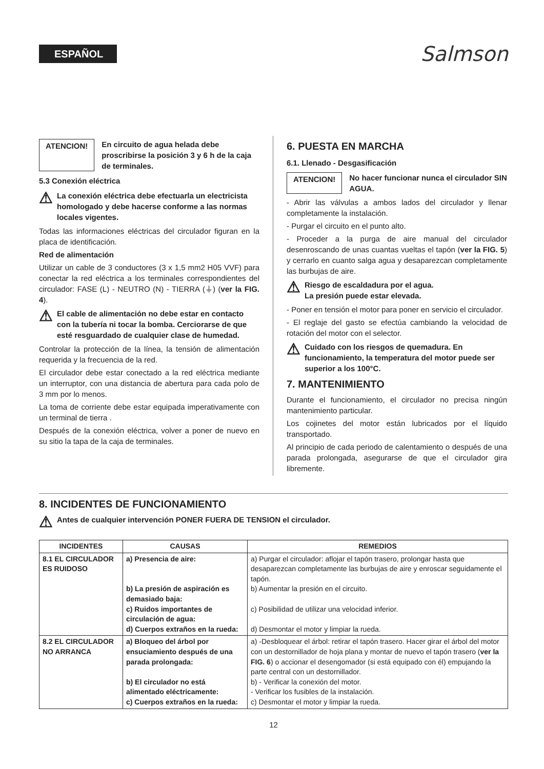ESPAÑOL
Salmson
ATENCION! En circuito de agua helada debe proscribirse la posición 3 y 6 h de la caja de terminales.
5.3 Conexión eléctrica
⚠ La conexión eléctrica debe efectuarla un electricista homologado y debe hacerse conforme a las normas locales vigentes.
Todas las informaciones eléctricas del circulador figuran en la placa de identificación.
Red de alimentación
Utilizar un cable de 3 conductores (3 x 1,5 mm2 H05 VVF) para conectar la red eléctrica a los terminales correspondientes del circulador: FASE (L) - NEUTRO (N) - TIERRA (⏚) (ver la FIG. 4).
⚠ El cable de alimentación no debe estar en contacto con la tubería ni tocar la bomba. Cerciorarse de que esté resguardado de cualquier clase de humedad.
Controlar la protección de la línea, la tensión de alimentación requerida y la frecuencia de la red.
El circulador debe estar conectado a la red eléctrica mediante un interruptor, con una distancia de abertura para cada polo de 3 mm por lo menos.
La toma de corriente debe estar equipada imperativamente con un terminal de tierra .
Después de la conexión eléctrica, volver a poner de nuevo en su sitio la tapa de la caja de terminales.
6. PUESTA EN MARCHA
6.1. Llenado - Desgasificación
ATENCION! No hacer funcionar nunca el circulador SIN AGUA.
- Abrir las válvulas a ambos lados del circulador y llenar completamente la instalación.
- Purgar el circuito en el punto alto.
- Proceder a la purga de aire manual del circulador desenroscando de unas cuantas vueltas el tapón (ver la FIG. 5) y cerrarlo en cuanto salga agua y desaparezcan completamente las burbujas de aire.
⚠ Riesgo de escaldadura por el agua.
La presión puede estar elevada.
- Poner en tensión el motor para poner en servicio el circulador.
- El reglaje del gasto se efectúa cambiando la velocidad de rotación del motor con el selector.
⚠ Cuidado con los riesgos de quemadura. En funcionamiento, la temperatura del motor puede ser superior a los 100°C.
7. MANTENIMIENTO
Durante el funcionamiento, el circulador no precisa ningún mantenimiento particular.
Los cojinetes del motor están lubricados por el líquido transportado.
Al principio de cada periodo de calentamiento o después de una parada prolongada, asegurarse de que el circulador gira libremente.
8. INCIDENTES DE FUNCIONAMIENTO
⚠ Antes de cualquier intervención PONER FUERA DE TENSION el circulador.
| INCIDENTES | CAUSAS | REMEDIOS |
| --- | --- | --- |
| 8.1 EL CIRCULADOR ES RUIDOSO | a) Presencia de aire: b) La presión de aspiración es demasiado baja: c) Ruidos importantes de circulación de agua: d) Cuerpos extraños en la rueda: | a) Purgar el circulador: aflojar el tapón trasero, prolongar hasta que desaparezcan completamente las burbujas de aire y enroscar seguidamente el tapón. b) Aumentar la presión en el circuito. c) Posibilidad de utilizar una velocidad inferior. d) Desmontar el motor y limpiar la rueda. |
| 8.2 EL CIRCULADOR NO ARRANCA | a) Bloqueo del árbol por ensuciamiento después de una parada prolongada: b) El circulador no está alimentado eléctricamente: c) Cuerpos extraños en la rueda: | a) -Desbloquear el árbol: retirar el tapón trasero. Hacer girar el árbol del motor con un destornillador de hoja plana y montar de nuevo el tapón trasero ( ver la FIG. 6 ) o accionar el desengomador (si está equipado con él) empujando la parte central con un destornillador. b) - Verificar la conexión del motor. - Verificar los fusibles de la instalación. c) Desmontar el motor y limpiar la rueda. |
12